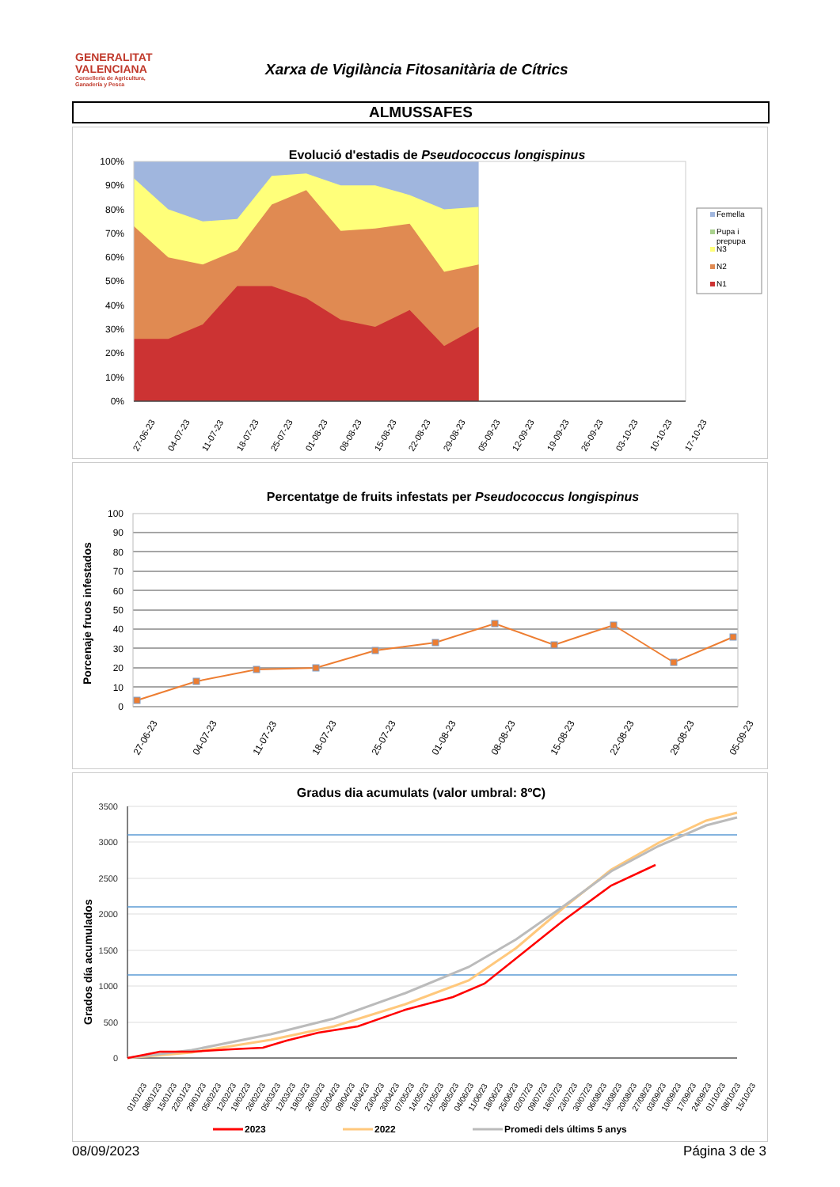GENERALITAT
VALENCIANA
Conselleria de Agricultura,
Ganadería y Pesca
Xarxa de Vigilància Fitosanitària de Cítrics
ALMUSSAFES
Evolució d'estadis de Pseudococcus longispinus
100%
90%
80%
70%
60%
50%
40%
30%
20%
10%
0%
27-06-23
04-07-23
11-07-23
18-07-23
25-07-23
01-08-23
08-08-23
15-08-23
22-08-23
29-08-23
05-09-23
12-09-23
19-09-23
26-09-23
03-10-23
10-10-23
17-10-23
Femella
Pupa i
prepupa
N3
N2
N1
Percentatge de fruits infestats per Pseudococcus longispinus
Porcenaje fruos infestados
100
90
80
70
60
50
40
30
20
10
0
27-06-23
04-07-23
11-07-23
18-07-23
25-07-23
01-08-23
08-08-23
15-08-23
22-08-23
29-08-23
05-09-23
Gradus dia acumulats (valor umbral: 8ºC)
Grados día acumulados
3500
3000
2500
2000
1500
1000
500
0
01/01/23
08/01/23
15/01/23
22/01/23
29/01/23
05/02/23
12/02/23
19/02/23
26/02/23
05/03/23
12/03/23
19/03/23
26/03/23
02/04/23
09/04/23
16/04/23
23/04/23
30/04/23
07/05/23
14/05/23
21/05/23
28/05/23
04/06/23
11/06/23
18/06/23
25/06/23
02/07/23
09/07/23
16/07/23
23/07/23
30/07/23
06/08/23
13/08/23
20/08/23
27/08/23
03/09/23
10/09/23
17/09/23
24/09/23
01/10/23
08/10/23
15/10/23
2023
2022
Promedi dels últims 5 anys
08/09/2023 Página 3 de 3